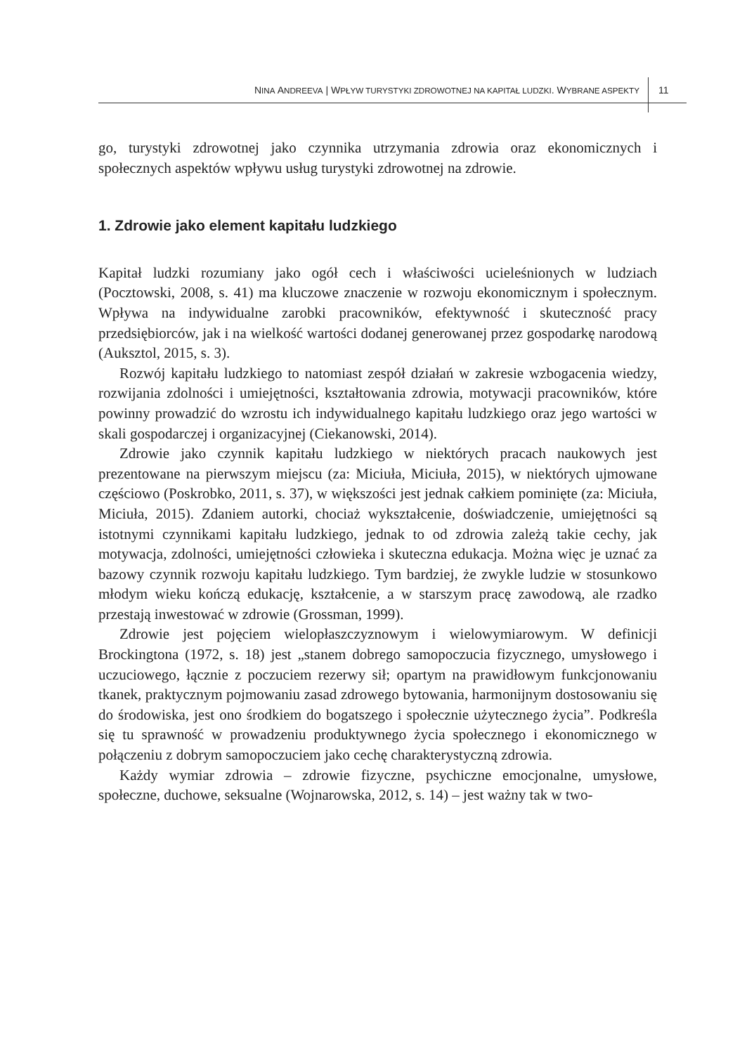NINA ANDREEVA | WPŁYW TURYSTYKI ZDROWOTNEJ NA KAPITAŁ LUDZKI. WYBRANE ASPEKTY 11
go, turystyki zdrowotnej jako czynnika utrzymania zdrowia oraz ekonomicznych i społecznych aspektów wpływu usług turystyki zdrowotnej na zdrowie.
1. Zdrowie jako element kapitału ludzkiego
Kapitał ludzki rozumiany jako ogół cech i właściwości ucieleśnionych w ludziach (Pocztowski, 2008, s. 41) ma kluczowe znaczenie w rozwoju ekonomicznym i społecznym. Wpływa na indywidualne zarobki pracowników, efektywność i skuteczność pracy przedsiębiorców, jak i na wielkość wartości dodanej generowanej przez gospodarkę narodową (Auksztol, 2015, s. 3).
Rozwój kapitału ludzkiego to natomiast zespół działań w zakresie wzbogacenia wiedzy, rozwijania zdolności i umiejętności, kształtowania zdrowia, motywacji pracowników, które powinny prowadzić do wzrostu ich indywidualnego kapitału ludzkiego oraz jego wartości w skali gospodarczej i organizacyjnej (Ciekanowski, 2014).
Zdrowie jako czynnik kapitału ludzkiego w niektórych pracach naukowych jest prezentowane na pierwszym miejscu (za: Miciuła, Miciuła, 2015), w niektórych ujmowane częściowo (Poskrobko, 2011, s. 37), w większości jest jednak całkiem pominięte (za: Miciuła, Miciuła, 2015). Zdaniem autorki, chociaż wykształcenie, doświadczenie, umiejętności są istotnymi czynnikami kapitału ludzkiego, jednak to od zdrowia zależą takie cechy, jak motywacja, zdolności, umiejętności człowieka i skuteczna edukacja. Można więc je uznać za bazowy czynnik rozwoju kapitału ludzkiego. Tym bardziej, że zwykle ludzie w stosunkowo młodym wieku kończą edukację, kształcenie, a w starszym pracę zawodową, ale rzadko przestają inwestować w zdrowie (Grossman, 1999).
Zdrowie jest pojęciem wielopłaszczyznowym i wielowymiarowym. W definicji Brockingtona (1972, s. 18) jest „stanem dobrego samopoczucia fizycznego, umysłowego i uczuciowego, łącznie z poczuciem rezerwy sił; opartym na prawidłowym funkcjonowaniu tkanek, praktycznym pojmowaniu zasad zdrowego bytowania, harmonijnym dostosowaniu się do środowiska, jest ono środkiem do bogatszego i społecznie użytecznego życia”. Podkreśla się tu sprawność w prowadzeniu produktywnego życia społecznego i ekonomicznego w połączeniu z dobrym samopoczuciem jako cechę charakterystyczną zdrowia.
Każdy wymiar zdrowia – zdrowie fizyczne, psychiczne emocjonalne, umysłowe, społeczne, duchowe, seksualne (Wojnarowska, 2012, s. 14) – jest ważny tak w two-